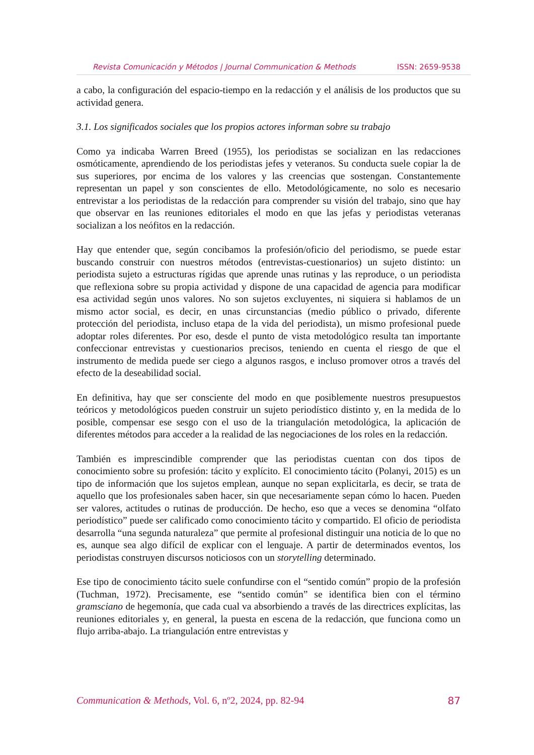Revista Comunicación y Métodos | Journal Communication & Methods ISSN: 2659-9538
a cabo, la configuración del espacio-tiempo en la redacción y el análisis de los productos que su actividad genera.
3.1. Los significados sociales que los propios actores informan sobre su trabajo
Como ya indicaba Warren Breed (1955), los periodistas se socializan en las redacciones osmóticamente, aprendiendo de los periodistas jefes y veteranos. Su conducta suele copiar la de sus superiores, por encima de los valores y las creencias que sostengan. Constantemente representan un papel y son conscientes de ello. Metodológicamente, no solo es necesario entrevistar a los periodistas de la redacción para comprender su visión del trabajo, sino que hay que observar en las reuniones editoriales el modo en que las jefas y periodistas veteranas socializan a los neófitos en la redacción.
Hay que entender que, según concibamos la profesión/oficio del periodismo, se puede estar buscando construir con nuestros métodos (entrevistas-cuestionarios) un sujeto distinto: un periodista sujeto a estructuras rígidas que aprende unas rutinas y las reproduce, o un periodista que reflexiona sobre su propia actividad y dispone de una capacidad de agencia para modificar esa actividad según unos valores. No son sujetos excluyentes, ni siquiera si hablamos de un mismo actor social, es decir, en unas circunstancias (medio público o privado, diferente protección del periodista, incluso etapa de la vida del periodista), un mismo profesional puede adoptar roles diferentes. Por eso, desde el punto de vista metodológico resulta tan importante confeccionar entrevistas y cuestionarios precisos, teniendo en cuenta el riesgo de que el instrumento de medida puede ser ciego a algunos rasgos, e incluso promover otros a través del efecto de la deseabilidad social.
En definitiva, hay que ser consciente del modo en que posiblemente nuestros presupuestos teóricos y metodológicos pueden construir un sujeto periodístico distinto y, en la medida de lo posible, compensar ese sesgo con el uso de la triangulación metodológica, la aplicación de diferentes métodos para acceder a la realidad de las negociaciones de los roles en la redacción.
También es imprescindible comprender que las periodistas cuentan con dos tipos de conocimiento sobre su profesión: tácito y explícito. El conocimiento tácito (Polanyi, 2015) es un tipo de información que los sujetos emplean, aunque no sepan explicitarla, es decir, se trata de aquello que los profesionales saben hacer, sin que necesariamente sepan cómo lo hacen. Pueden ser valores, actitudes o rutinas de producción. De hecho, eso que a veces se denomina “olfato periodístico” puede ser calificado como conocimiento tácito y compartido. El oficio de periodista desarrolla “una segunda naturaleza” que permite al profesional distinguir una noticia de lo que no es, aunque sea algo difícil de explicar con el lenguaje. A partir de determinados eventos, los periodistas construyen discursos noticiosos con un storytelling determinado.
Ese tipo de conocimiento tácito suele confundirse con el “sentido común” propio de la profesión (Tuchman, 1972). Precisamente, ese “sentido común” se identifica bien con el término gramsciano de hegemonía, que cada cual va absorbiendo a través de las directrices explícitas, las reuniones editoriales y, en general, la puesta en escena de la redacción, que funciona como un flujo arriba-abajo. La triangulación entre entrevistas y
Communication & Methods, Vol. 6, nº2, 2024, pp. 82-94 87